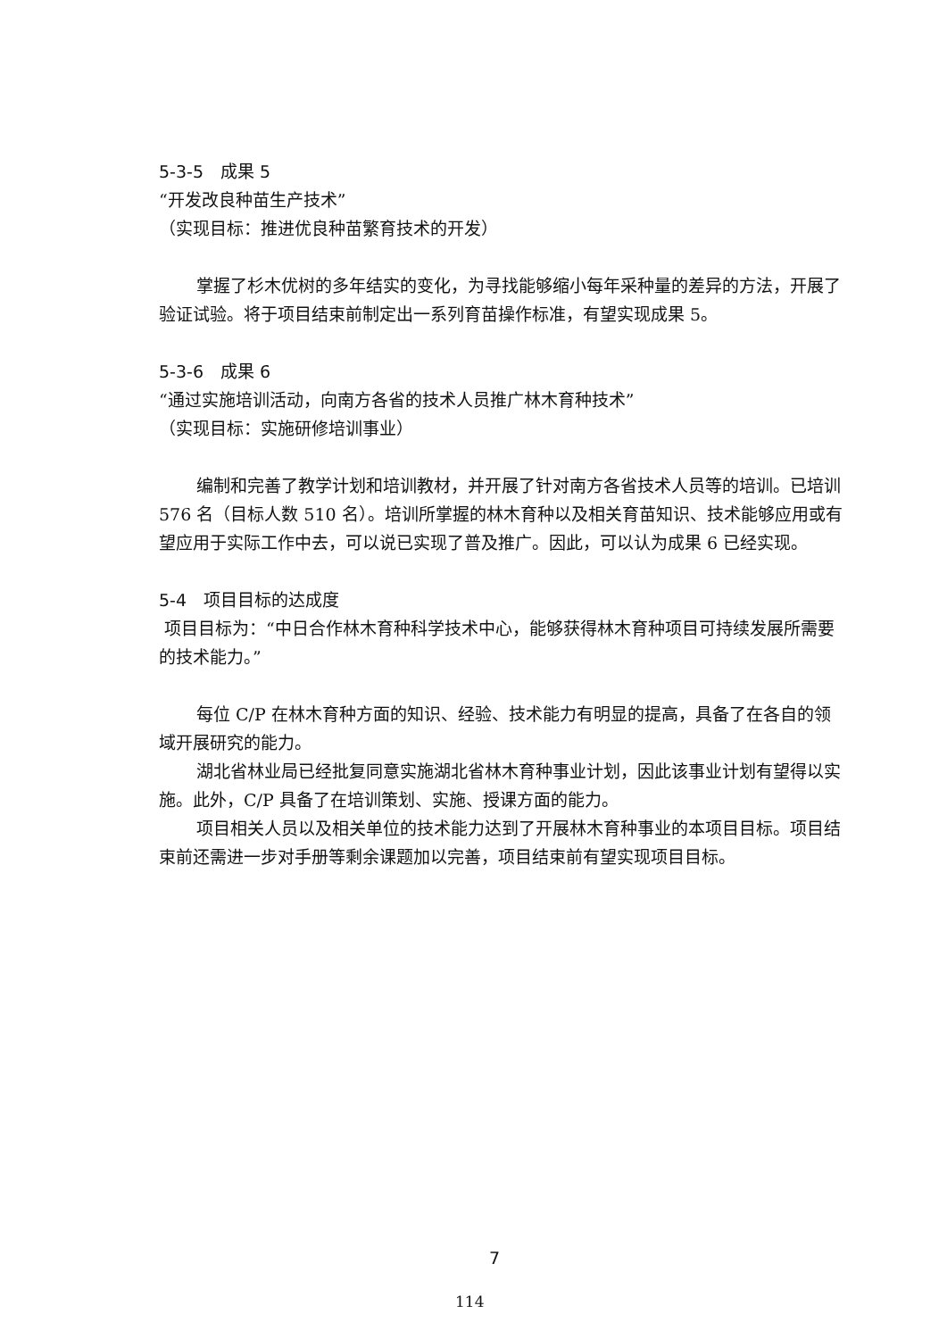5-3-5　成果 5
“开发改良种苗生产技术”
（实现目标：推进优良种苗繁育技术的开发）
掌握了杉木优树的多年结实的变化，为寻找能够缩小每年采种量的差异的方法，开展了验证试验。将于项目结束前制定出一系列育苗操作标准，有望实现成果 5。
5-3-6　成果 6
“通过实施培训活动，向南方各省的技术人员推广林木育种技术”
（实现目标：实施研修培训事业）
编制和完善了教学计划和培训教材，并开展了针对南方各省技术人员等的培训。已培训 576 名（目标人数 510 名）。培训所掌握的林木育种以及相关育苗知识、技术能够应用或有望应用于实际工作中去，可以说已实现了普及推广。因此，可以认为成果 6 已经实现。
5-4　项目目标的达成度
项目目标为：“中日合作林木育种科学技术中心，能够获得林木育种项目可持续发展所需要的技术能力。”
每位 C/P 在林木育种方面的知识、经验、技术能力有明显的提高，具备了在各自的领域开展研究的能力。
湖北省林业局已经批复同意实施湖北省林木育种事业计划，因此该事业计划有望得以实施。此外，C/P 具备了在培训策划、实施、授课方面的能力。
项目相关人员以及相关单位的技术能力达到了开展林木育种事业的本项目目标。项目结束前还需进一步对手册等剩余课题加以完善，项目结束前有望实现项目目标。
7
114